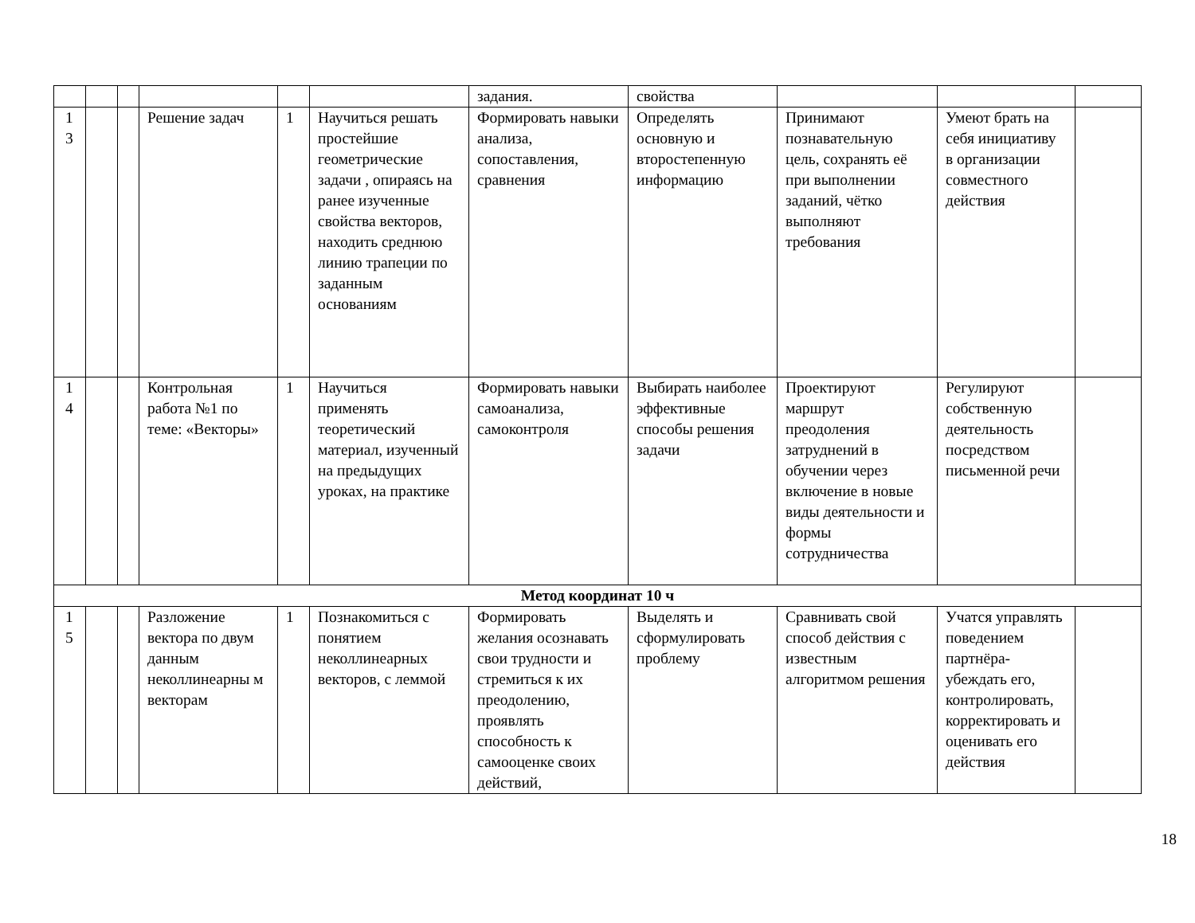| | | | | | | задания. | свойства | | | |
| 1 3 | | | Решение задач | 1 | Научиться решать простейшие геометрические задачи , опираясь на ранее изученные свойства векторов, находить среднюю линию трапеции по заданным основаниям | Формировать навыки анализа, сопоставления, сравнения | Определять основную и второстепенную информацию | Принимают познавательную цель, сохранять её при выполнении заданий, чётко выполняют требования | Умеют брать на себя инициативу в организации совместного действия | |
| 1 4 | | | Контрольная работа №1 по теме: «Векторы» | 1 | Научиться применять теоретический материал, изученный на предыдущих уроках, на практике | Формировать навыки самоанализа, самоконтроля | Выбирать наиболее эффективные способы решения задачи | Проектируют маршрут преодоления затруднений в обучении через включение в новые виды деятельности и формы сотрудничества | Регулируют собственную деятельность посредством письменной речи | |
| Метод координат 10 ч | | | | | | | | | | |
| 1 5 | | | Разложение вектора по двум данным неколлинеарны м векторам | 1 | Познакомиться с понятием неколлинеарных векторов, с леммой | Формировать желания осознавать свои трудности и стремиться к их преодолению, проявлять способность к самооценке своих действий, | Выделять и сформулировать проблему | Сравнивать свой способ действия с известным алгоритмом решения | Учатся управлять поведением партнёра-убеждать его, контролировать, корректировать и оценивать его действия | |
18